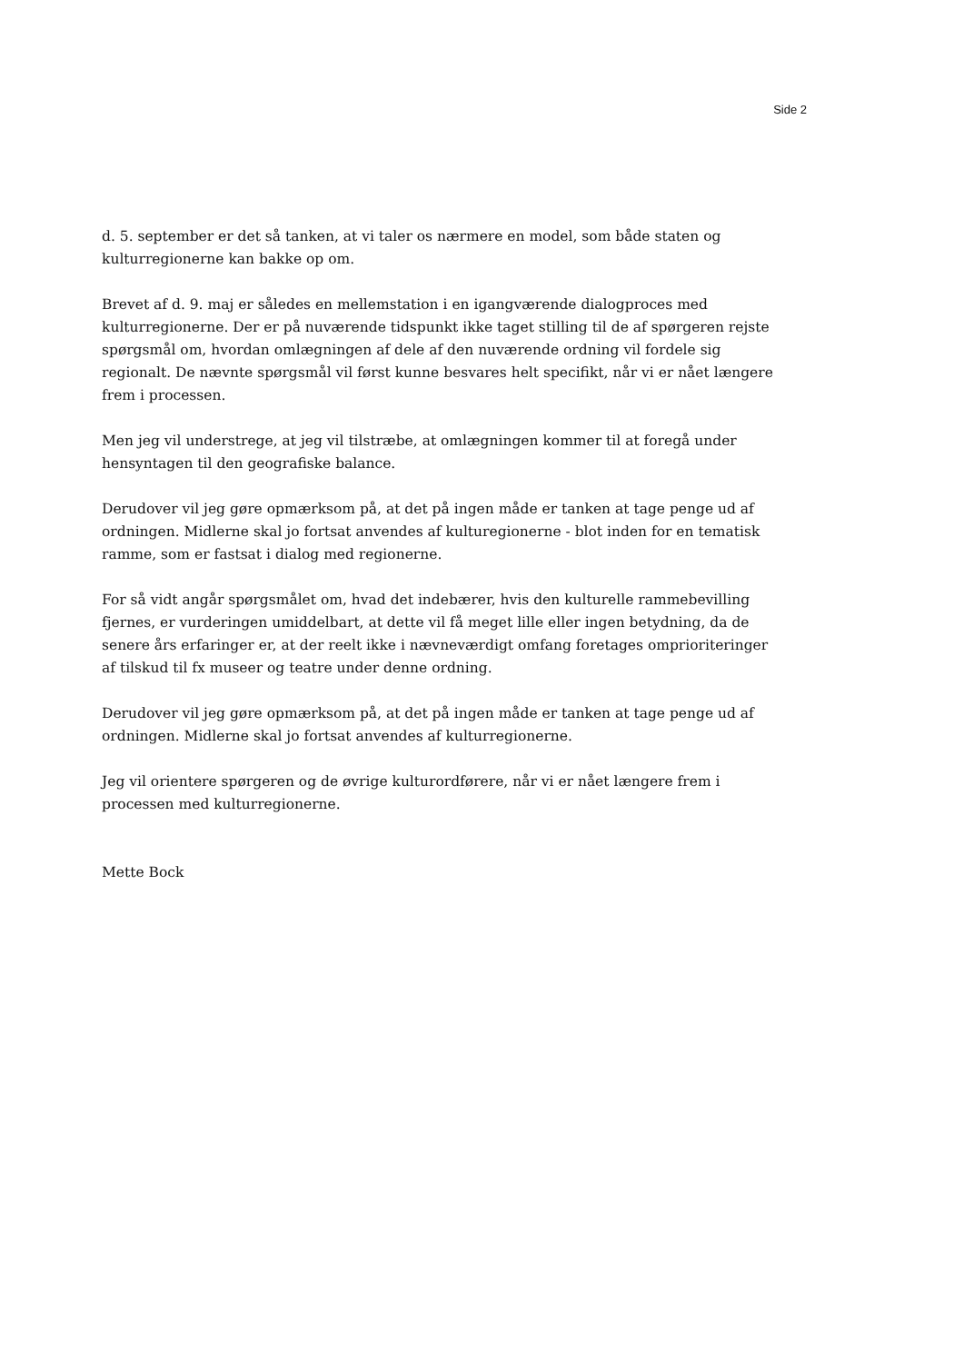Side 2
d. 5. september er det så tanken, at vi taler os nærmere en model, som både staten og kulturregionerne kan bakke op om.
Brevet af d. 9. maj er således en mellemstation i en igangværende dialogproces med kulturregionerne. Der er på nuværende tidspunkt ikke taget stilling til de af spørgeren rejste spørgsmål om, hvordan omlægningen af dele af den nuværende ordning vil fordele sig regionalt. De nævnte spørgsmål vil først kunne besvares helt specifikt, når vi er nået længere frem i processen.
Men jeg vil understrege, at jeg vil tilstræbe, at omlægningen kommer til at foregå under hensyntagen til den geografiske balance.
Derudover vil jeg gøre opmærksom på, at det på ingen måde er tanken at tage penge ud af ordningen. Midlerne skal jo fortsat anvendes af kulturegionerne - blot inden for en tematisk ramme, som er fastsat i dialog med regionerne.
For så vidt angår spørgsmålet om, hvad det indebærer, hvis den kulturelle rammebevilling fjernes, er vurderingen umiddelbart, at dette vil få meget lille eller ingen betydning, da de senere års erfaringer er, at der reelt ikke i nævneværdigt omfang foretages omprioriteringer af tilskud til fx museer og teatre under denne ordning.
Derudover vil jeg gøre opmærksom på, at det på ingen måde er tanken at tage penge ud af ordningen. Midlerne skal jo fortsat anvendes af kulturregionerne.
Jeg vil orientere spørgeren og de øvrige kulturordførere, når vi er nået længere frem i processen med kulturregionerne.
Mette Bock